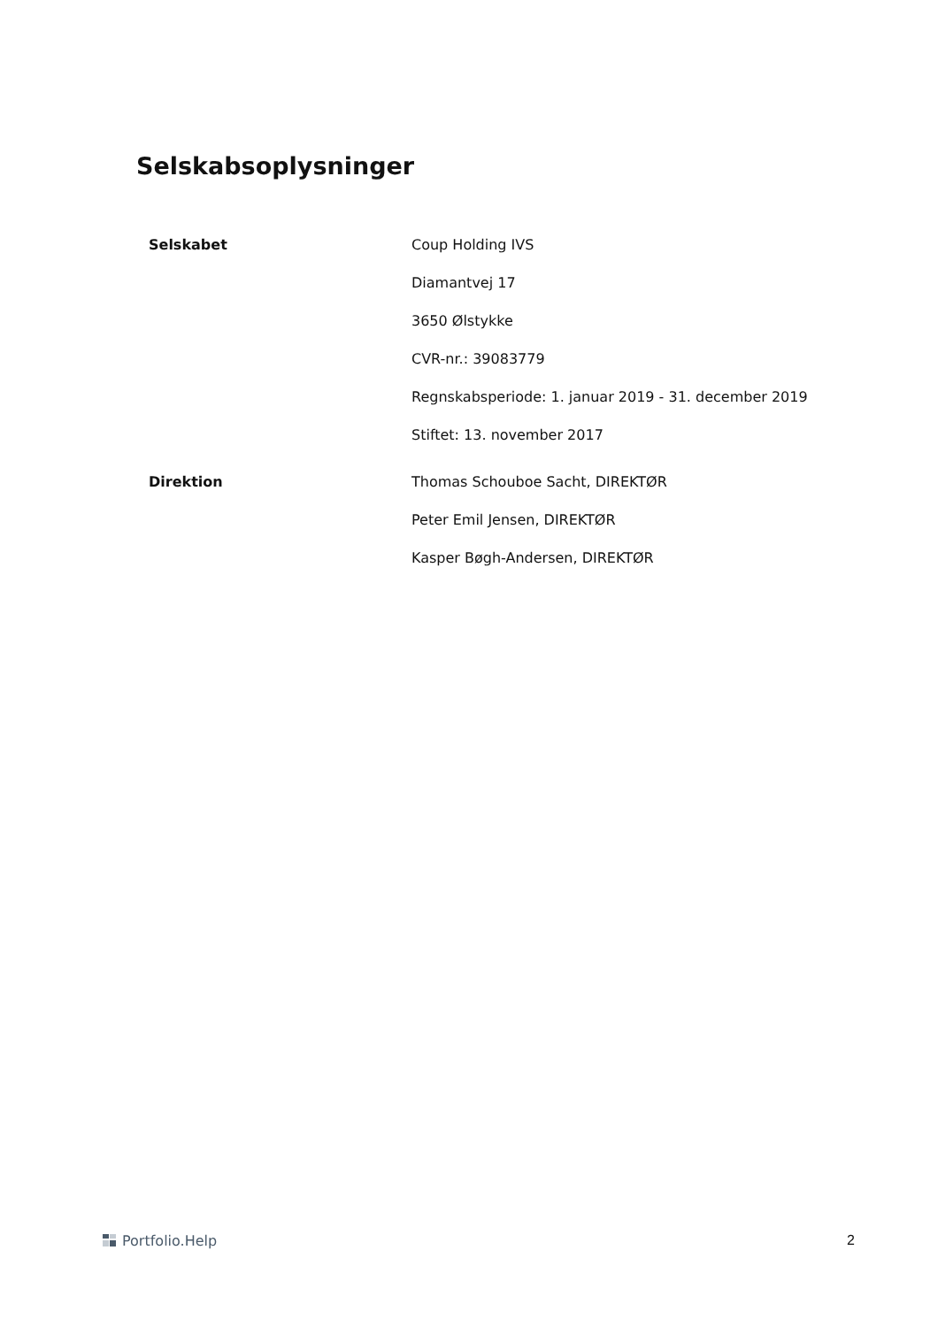Selskabsoplysninger
Selskabet
Coup Holding IVS
Diamantvej 17
3650 Ølstykke
CVR-nr.: 39083779
Regnskabsperiode: 1. januar 2019 - 31. december 2019
Stiftet: 13. november 2017
Direktion
Thomas Schouboe Sacht, DIREKTØR
Peter Emil Jensen, DIREKTØR
Kasper Bøgh-Andersen, DIREKTØR
Portfolio.Help 2